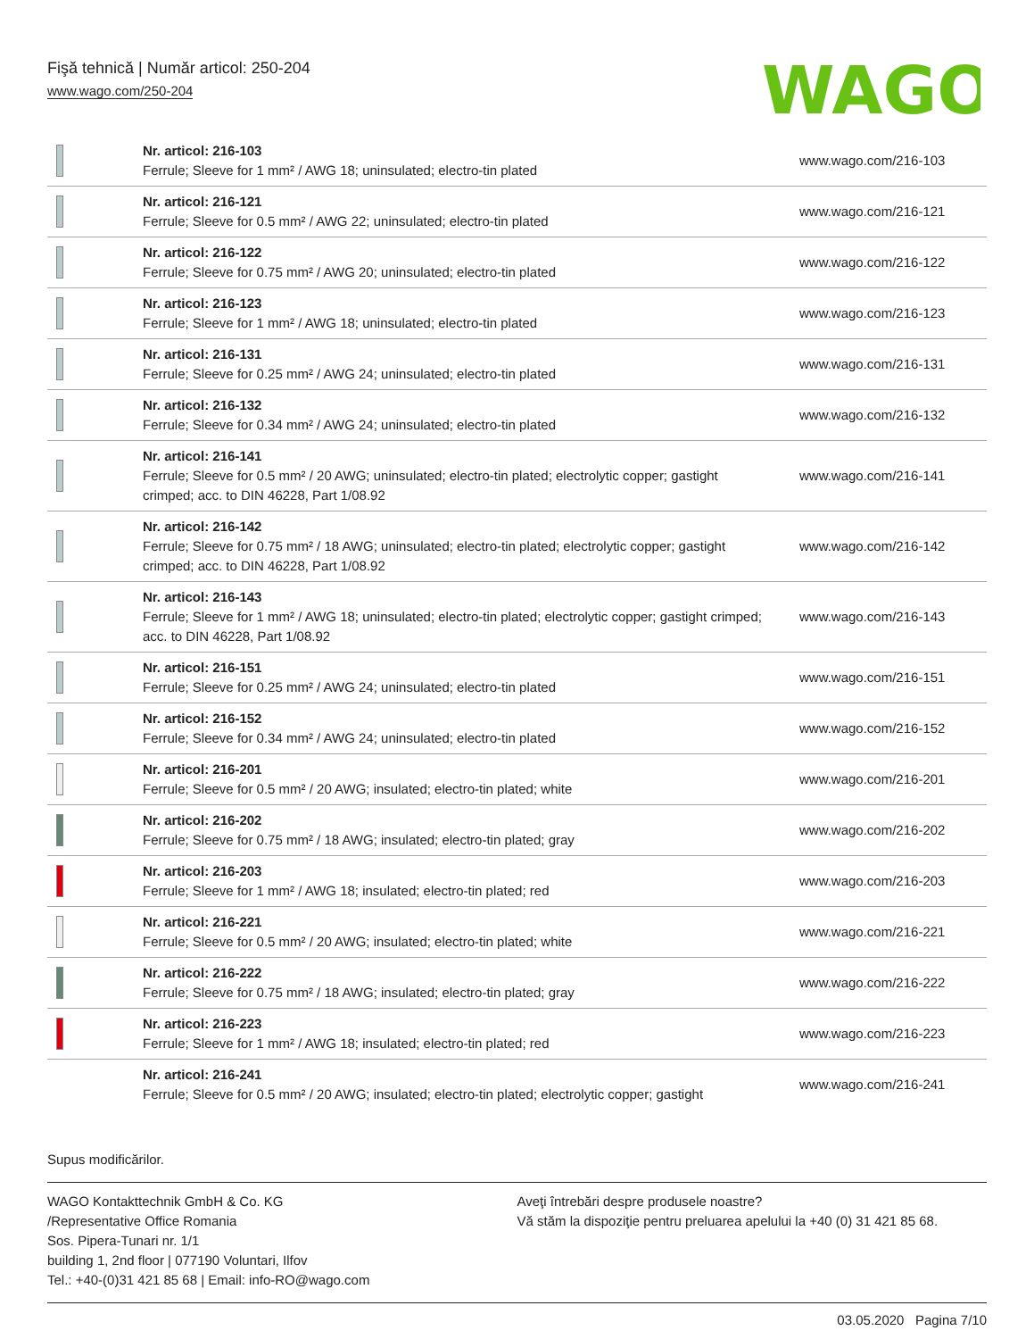Fişă tehnică | Număr articol: 250-204
www.wago.com/250-204
WAGO
| | Nr. articol: 216-103 Ferrule; Sleeve for 1 mm² / AWG 18; uninsulated; electro-tin plated | www.wago.com/216-103 |
| | Nr. articol: 216-121 Ferrule; Sleeve for 0.5 mm² / AWG 22; uninsulated; electro-tin plated | www.wago.com/216-121 |
| | Nr. articol: 216-122 Ferrule; Sleeve for 0.75 mm² / AWG 20; uninsulated; electro-tin plated | www.wago.com/216-122 |
| | Nr. articol: 216-123 Ferrule; Sleeve for 1 mm² / AWG 18; uninsulated; electro-tin plated | www.wago.com/216-123 |
| | Nr. articol: 216-131 Ferrule; Sleeve for 0.25 mm² / AWG 24; uninsulated; electro-tin plated | www.wago.com/216-131 |
| | Nr. articol: 216-132 Ferrule; Sleeve for 0.34 mm² / AWG 24; uninsulated; electro-tin plated | www.wago.com/216-132 |
| | Nr. articol: 216-141 Ferrule; Sleeve for 0.5 mm² / 20 AWG; uninsulated; electro-tin plated; electrolytic copper; gastight crimped; acc. to DIN 46228, Part 1/08.92 | www.wago.com/216-141 |
| | Nr. articol: 216-142 Ferrule; Sleeve for 0.75 mm² / 18 AWG; uninsulated; electro-tin plated; electrolytic copper; gastight crimped; acc. to DIN 46228, Part 1/08.92 | www.wago.com/216-142 |
| | Nr. articol: 216-143 Ferrule; Sleeve for 1 mm² / AWG 18; uninsulated; electro-tin plated; electrolytic copper; gastight crimped; acc. to DIN 46228, Part 1/08.92 | www.wago.com/216-143 |
| | Nr. articol: 216-151 Ferrule; Sleeve for 0.25 mm² / AWG 24; uninsulated; electro-tin plated | www.wago.com/216-151 |
| | Nr. articol: 216-152 Ferrule; Sleeve for 0.34 mm² / AWG 24; uninsulated; electro-tin plated | www.wago.com/216-152 |
| | Nr. articol: 216-201 Ferrule; Sleeve for 0.5 mm² / 20 AWG; insulated; electro-tin plated; white | www.wago.com/216-201 |
| | Nr. articol: 216-202 Ferrule; Sleeve for 0.75 mm² / 18 AWG; insulated; electro-tin plated; gray | www.wago.com/216-202 |
| | Nr. articol: 216-203 Ferrule; Sleeve for 1 mm² / AWG 18; insulated; electro-tin plated; red | www.wago.com/216-203 |
| | Nr. articol: 216-221 Ferrule; Sleeve for 0.5 mm² / 20 AWG; insulated; electro-tin plated; white | www.wago.com/216-221 |
| | Nr. articol: 216-222 Ferrule; Sleeve for 0.75 mm² / 18 AWG; insulated; electro-tin plated; gray | www.wago.com/216-222 |
| | Nr. articol: 216-223 Ferrule; Sleeve for 1 mm² / AWG 18; insulated; electro-tin plated; red | www.wago.com/216-223 |
| | Nr. articol: 216-241 Ferrule; Sleeve for 0.5 mm² / 20 AWG; insulated; electro-tin plated; electrolytic copper; gastight | www.wago.com/216-241 |
Supus modificărilor.
WAGO Kontakttechnik GmbH & Co. KG
/Representative Office Romania
Sos. Pipera-Tunari nr. 1/1
building 1, 2nd floor | 077190 Voluntari, Ilfov
Tel.: +40-(0)31 421 85 68 | Email: info-RO@wago.com
Aveţi întrebări despre produsele noastre?
Vă stăm la dispoziţie pentru preluarea apelului la +40 (0) 31 421 85 68.
03.05.2020 Pagina 7/10